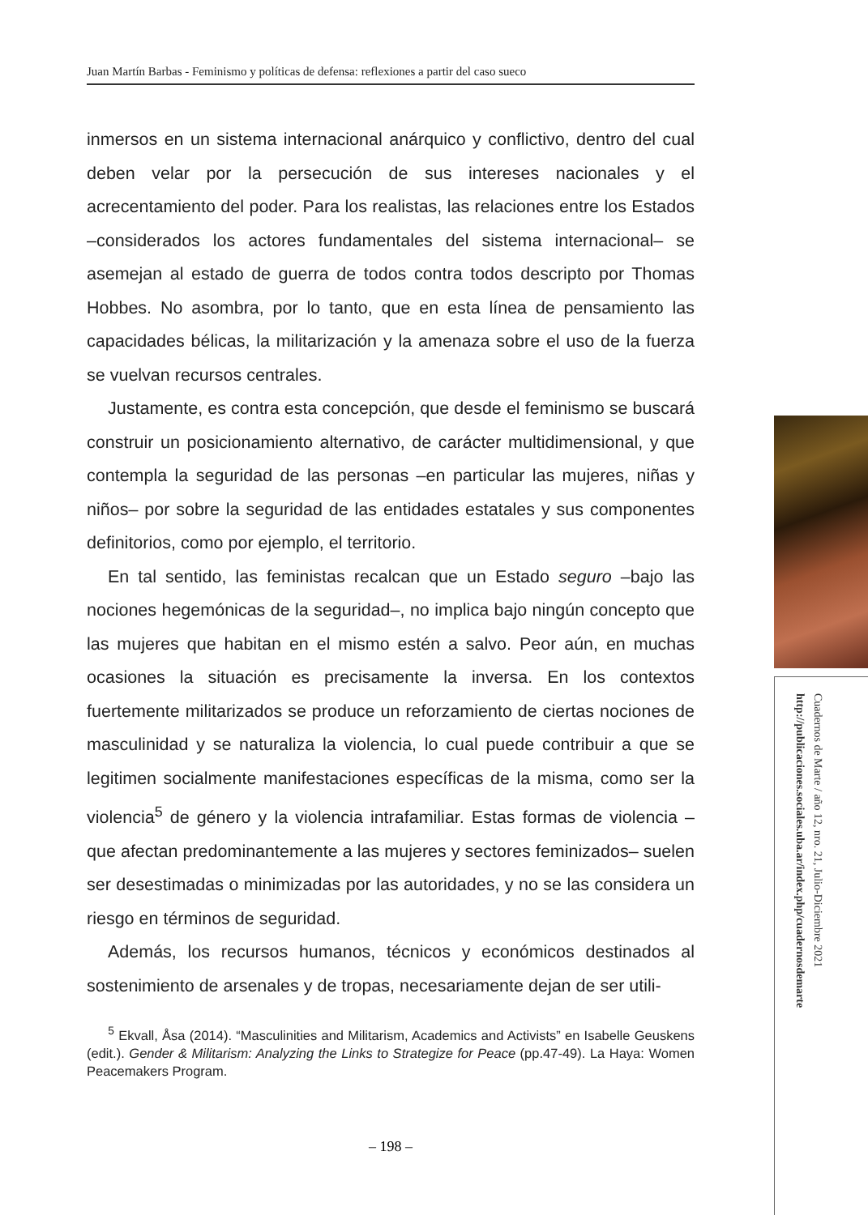Juan Martín Barbas - Feminismo y políticas de defensa: reflexiones a partir del caso sueco
inmersos en un sistema internacional anárquico y conflictivo, dentro del cual deben velar por la persecución de sus intereses nacionales y el acrecentamiento del poder. Para los realistas, las relaciones entre los Estados –considerados los actores fundamentales del sistema internacional– se asemejan al estado de guerra de todos contra todos descripto por Thomas Hobbes. No asombra, por lo tanto, que en esta línea de pensamiento las capacidades bélicas, la militarización y la amenaza sobre el uso de la fuerza se vuelvan recursos centrales.
Justamente, es contra esta concepción, que desde el feminismo se buscará construir un posicionamiento alternativo, de carácter multidimensional, y que contempla la seguridad de las personas –en particular las mujeres, niñas y niños– por sobre la seguridad de las entidades estatales y sus componentes definitorios, como por ejemplo, el territorio.
En tal sentido, las feministas recalcan que un Estado seguro –bajo las nociones hegemónicas de la seguridad–, no implica bajo ningún concepto que las mujeres que habitan en el mismo estén a salvo. Peor aún, en muchas ocasiones la situación es precisamente la inversa. En los contextos fuertemente militarizados se produce un reforzamiento de ciertas nociones de masculinidad y se naturaliza la violencia, lo cual puede contribuir a que se legitimen socialmente manifestaciones específicas de la misma, como ser la violencia<sup>5</sup> de género y la violencia intrafamiliar. Estas formas de violencia –que afectan predominantemente a las mujeres y sectores feminizados– suelen ser desestimadas o minimizadas por las autoridades, y no se las considera un riesgo en términos de seguridad.
Además, los recursos humanos, técnicos y económicos destinados al sostenimiento de arsenales y de tropas, necesariamente dejan de ser utili-
<sup>5</sup> Ekvall, Åsa (2014). “Masculinities and Militarism, Academics and Activists” en Isabelle Geuskens (edit.). Gender & Militarism: Analyzing the Links to Strategize for Peace (pp.47-49). La Haya: Women Peacemakers Program.
– 198 –
Cuadernos de Marte / año 12, nro. 21, Julio-Diciembre 2021
http://publicaciones.sociales.uba.ar/index.php/cuadernosdemarte